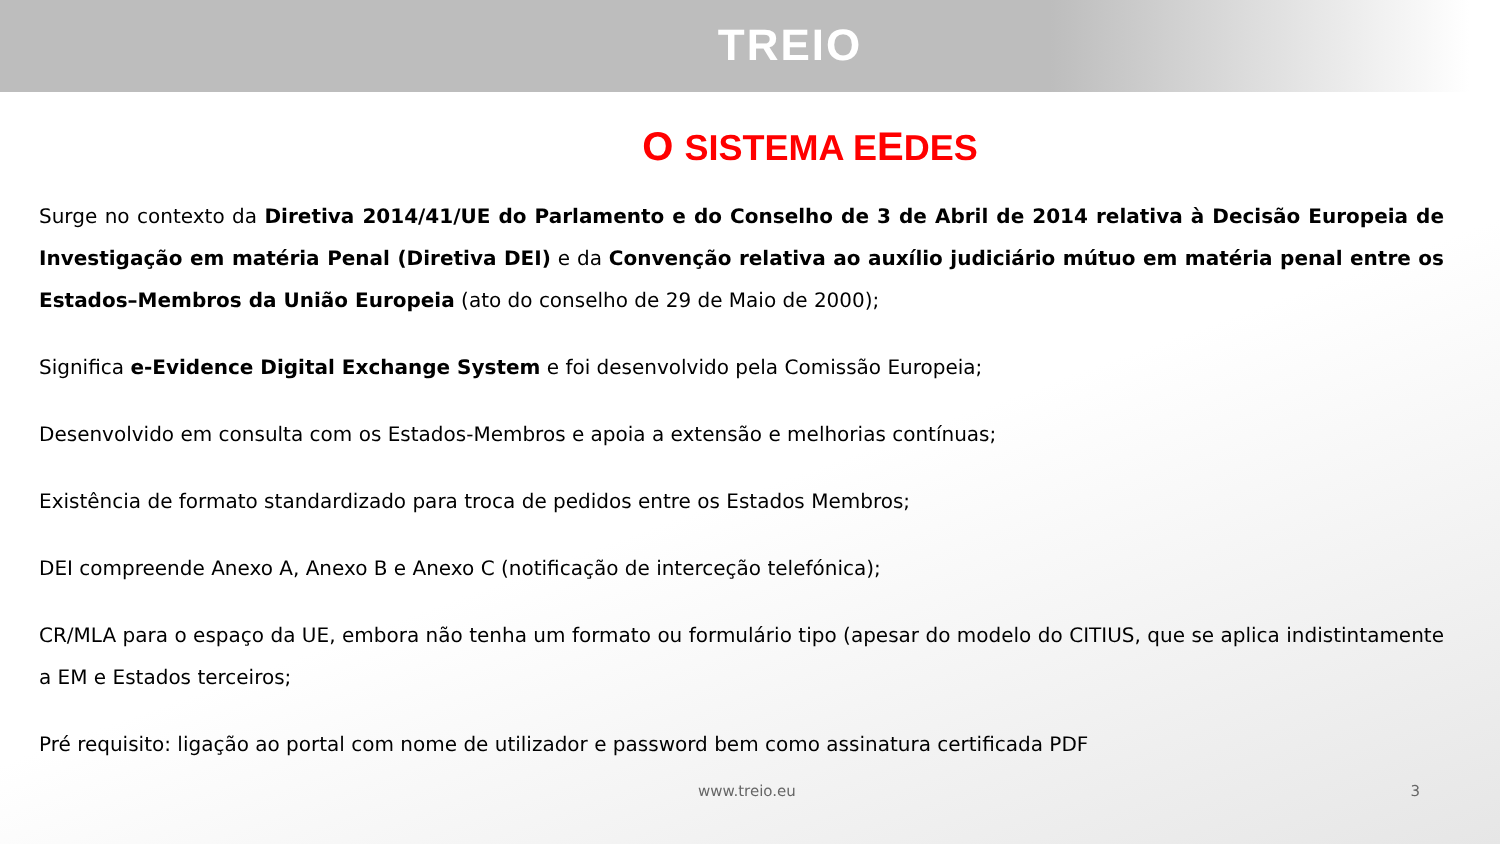TREIO
O SISTEMA EEDES
Surge no contexto da Diretiva 2014/41/UE do Parlamento e do Conselho de 3 de Abril de 2014 relativa à Decisão Europeia de Investigação em matéria Penal (Diretiva DEI) e da Convenção relativa ao auxílio judiciário mútuo em matéria penal entre os Estados–Membros da União Europeia (ato do conselho de 29 de Maio de 2000);
Significa e-Evidence Digital Exchange System e foi desenvolvido pela Comissão Europeia;
Desenvolvido em consulta com os Estados-Membros e apoia a extensão e melhorias contínuas;
Existência de formato standardizado para troca de pedidos entre os Estados Membros;
DEI compreende Anexo A, Anexo B e Anexo C (notificação de interceção telefónica);
CR/MLA para o espaço da UE, embora não tenha um formato ou formulário tipo (apesar do modelo do CITIUS, que se aplica indistintamente a EM e Estados terceiros;
Pré requisito: ligação ao portal com nome de utilizador e password bem como assinatura certificada PDF
www.treio.eu 3